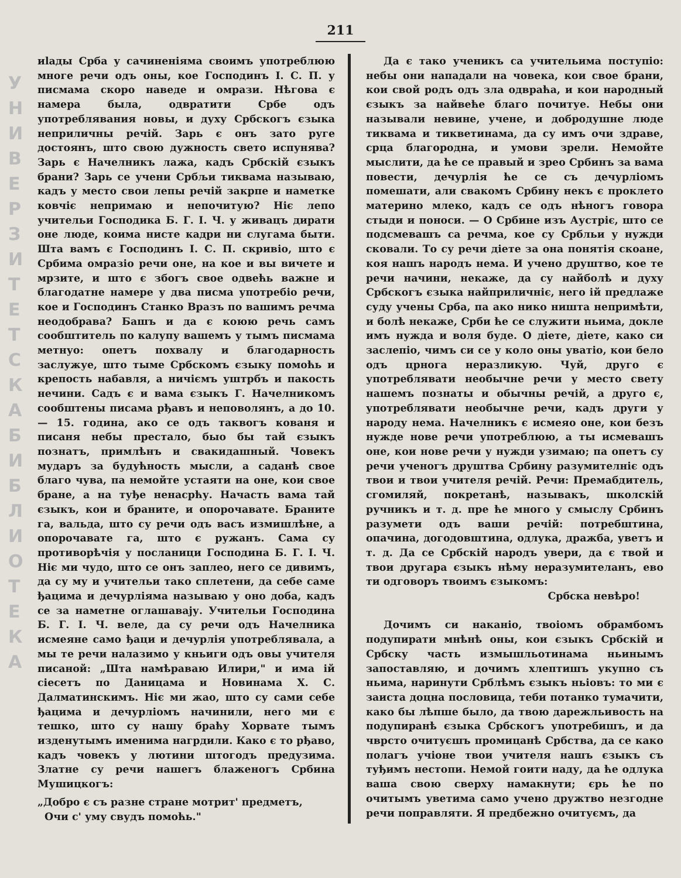У Н И В Е Р З И Т Е Т С К А Б И Б Л И О Т Е К А
211
иlады Срба у сачиненіяма своимъ употреблюю многе речи одъ оны, кое Господинъ І. С. П. у писмама скоро наведе и омрази. Нѣгова є намера была, одвратити Србе одъ употреблявания новы, и духу Србскогъ єзыка неприличны речій. Зарь є онъ зато руге достоянъ, што свою дужность свето испунява? Зарь є Начелникъ лажа, кадъ Србскій єзыкъ брани? Зарь се учени Србљи тиквама называю, кадъ у место свои лепы речій закрпе и наметке ковчіє непримаю и непочитую? Ніє лепо учительи Господика Б. Г. І. Ч. у живацъ дирати оне люде, коима нисте кадри ни слугама быти. Шта вамъ є Господинъ І. С. П. скривіо, што є Србима омразіо речи оне, на кое и вы вичете и мрзите, и што є збогъ свое одвећь важне и благодатне намере у два писма употребіо речи, кое и Господинъ Станко Вразъ по вашимъ речма неодобрава? Башъ и да є коюю речь самъ сообштитель по калупу вашемъ у тымъ писмама метнуо: опетъ похвалу и благодарность заслужуе, што тыме Србскомъ єзыку помоћь и крепость набавля, а ничіємъ уштрбъ и пакость нечини. Садъ є и вама єзыкъ Г. Начелникомъ сообштены писама рђавъ и неповолянъ, а до 10. — 15. година, ако се одъ таквогъ кованя и писаня небы престало, быо бы тай єзыкъ познатъ, примлѣнъ и свакидашный. Човекъ мударъ за будућность мысли, а саданѣ свое благо чува, па немойте устаяти на оне, кои свое бране, а на туђе ненасрћу. Начасть вама тай єзыкъ, кои и браните, и опорочавате. Браните га, вальда, што су речи одъ васъ измишлѣне, а опорочавате га, што є ружанъ. Сама су противорѣчія у посланици Господина Б. Г. І. Ч. Ніє ми чудо, што се онъ заплео, него се дивимъ, да су му и учительи тако сплетени, да себе саме ђацима и дечурліяма называю у оно доба, кадъ се за наметне оглашавају. Учительи Господина Б. Г. І. Ч. веле, да су речи одъ Начелника исмеяне само ђаци и дечурлія употреблявала, а мы те речи налазимо у кньиги одъ овы учителя писаной: „Шта намѣраваю Илири," и има ій сіесетъ по Даницама и Новинама Х. С. Далматинскимъ. Ніє ми жао, што су сами себе ђацима и дечурліомъ начинили, него ми є тешко, што су нашу браћу Хорвате тымъ изденутымъ именима нагрдили. Како є то рђаво, кадъ човекъ у лютини штогодъ предузима. Златне су речи нашегъ блаженогъ Србина Мушицкогъ:
„Добро є съ разне стране мотрит' предметъ,
Очи с' уму свудъ помоћь."
Да є тако ученикъ са учительима поступіо: небы они нападали на човека, кои свое брани, кои свой родъ одъ зла одвраћа, и кои народный єзыкъ за найвеће благо почитуе. Небы они называли невине, учене, и добродушне люде тиквама и тикветинама, да су имъ очи здраве, срца благородна, и умови зрели. Немойте мыслити, да ће се правый и зрео Србинъ за вама повести, дечурлія ће се съ дечурліомъ помешати, али свакомъ Србину некъ є проклето материно млеко, кадъ се одъ нѣногъ говора стыди и поноси. — О Србине изъ Аустріє, што се подсмевашъ са речма, кое су Србльи у нужди сковали. То су речи діете за она понятія скоане, коя нашъ народъ нема. И учено друштво, кое те речи начини, некаже, да су найболѣ и духу Србскогъ єзыка найприличніє, него ій предлаже суду учены Срба, па ако нико ништа непримѣти, и болѣ некаже, Срби ће се служити ньима, докле имъ нужда и воля буде. О діете, діете, како си заслепіо, чимъ си се у коло оны уватіо, кои бело одъ црнога неразликую. Чуй, друго є употреблявати необычне речи у место свету нашемъ познаты и обычны речій, а друго є, употреблявати необычне речи, кадъ други у народу нема. Начелникъ є исмеяо оне, кои безъ нужде нове речи употреблюю, а ты исмевашъ оне, кои нове речи у нужди узимаю; па опетъ су речи ученогъ друштва Србину разумителніє одъ твои и твои учителя речій. Речи: Премабдитель, сгомиляй, покретанѣ, называкъ, школскій ручникъ и т. д. пре ће много у смыслу Србинъ разумети одъ ваши речій: потребштина, опачина, догодовштина, одлука, дражба, уветъ и т. д. Да се Србскій народъ увери, да є твой и твои другара єзыкъ нѣму неразумителанъ, ево ти одговоръ твоимъ єзыкомъ:
Србска невѣро!
Дочимъ си наканіо, твоіомъ обрамбомъ подупирати мнѣнѣ оны, кои єзыкъ Србскій и Србску часть измышльотинама ньинымъ запоставляю, и дочимъ хлептишъ укупно съ ньима, наринути Срблѣмъ єзыкъ ньіовъ: то ми є заиста доцна пословица, теби потанко тумачити, како бы лѣпше было, да твою дарежльивость на подупиранѣ єзыка Србскогъ употребишъ, и да чврсто очитуєшъ промицанѣ Србства, да се како полагъ учіоне твои учителя нашъ єзыкъ съ туђимъ нестопи. Немой гоити наду, да ће одлука ваша свою сверху намакнути; єрь ће по очитымъ уветима само учено дружтво незгодне речи поправляти. Я предбежно очитуємъ, да